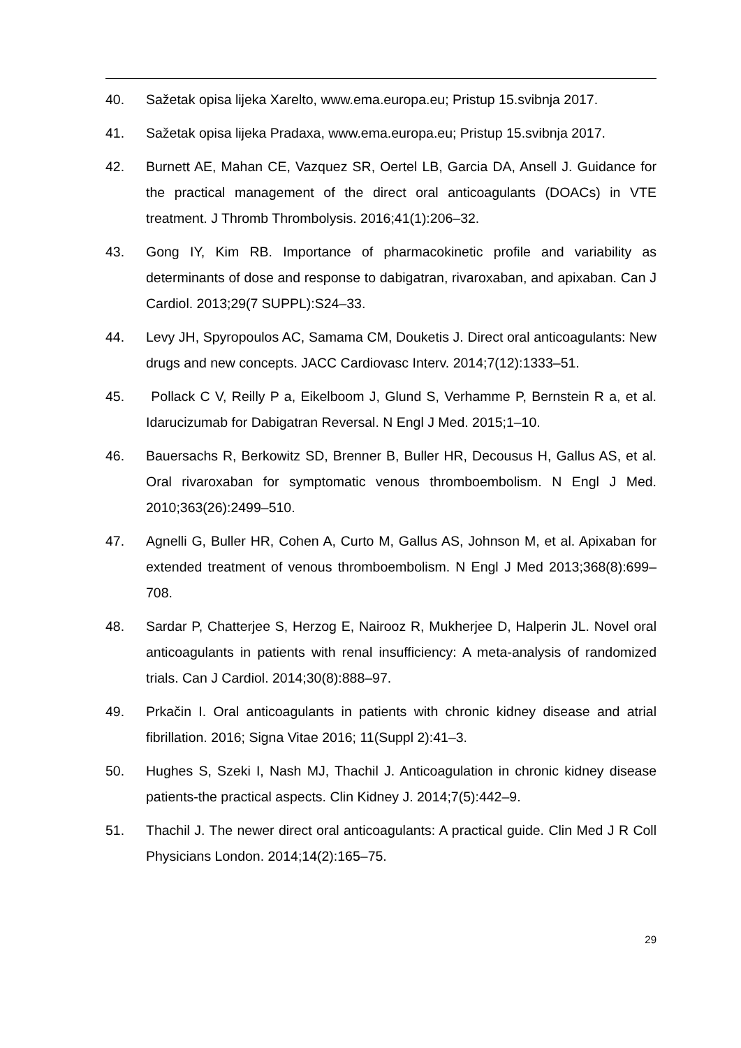40. Sažetak opisa lijeka Xarelto, www.ema.europa.eu; Pristup 15.svibnja 2017.
41. Sažetak opisa lijeka Pradaxa, www.ema.europa.eu; Pristup 15.svibnja 2017.
42. Burnett AE, Mahan CE, Vazquez SR, Oertel LB, Garcia DA, Ansell J. Guidance for the practical management of the direct oral anticoagulants (DOACs) in VTE treatment. J Thromb Thrombolysis. 2016;41(1):206–32.
43. Gong IY, Kim RB. Importance of pharmacokinetic profile and variability as determinants of dose and response to dabigatran, rivaroxaban, and apixaban. Can J Cardiol. 2013;29(7 SUPPL):S24–33.
44. Levy JH, Spyropoulos AC, Samama CM, Douketis J. Direct oral anticoagulants: New drugs and new concepts. JACC Cardiovasc Interv. 2014;7(12):1333–51.
45. Pollack C V, Reilly P a, Eikelboom J, Glund S, Verhamme P, Bernstein R a, et al. Idarucizumab for Dabigatran Reversal. N Engl J Med. 2015;1–10.
46. Bauersachs R, Berkowitz SD, Brenner B, Buller HR, Decousus H, Gallus AS, et al. Oral rivaroxaban for symptomatic venous thromboembolism. N Engl J Med. 2010;363(26):2499–510.
47. Agnelli G, Buller HR, Cohen A, Curto M, Gallus AS, Johnson M, et al. Apixaban for extended treatment of venous thromboembolism. N Engl J Med 2013;368(8):699–708.
48. Sardar P, Chatterjee S, Herzog E, Nairooz R, Mukherjee D, Halperin JL. Novel oral anticoagulants in patients with renal insufficiency: A meta-analysis of randomized trials. Can J Cardiol. 2014;30(8):888–97.
49. Prkačin I. Oral anticoagulants in patients with chronic kidney disease and atrial fibrillation. 2016; Signa Vitae 2016; 11(Suppl 2):41–3.
50. Hughes S, Szeki I, Nash MJ, Thachil J. Anticoagulation in chronic kidney disease patients-the practical aspects. Clin Kidney J. 2014;7(5):442–9.
51. Thachil J. The newer direct oral anticoagulants: A practical guide. Clin Med J R Coll Physicians London. 2014;14(2):165–75.
29